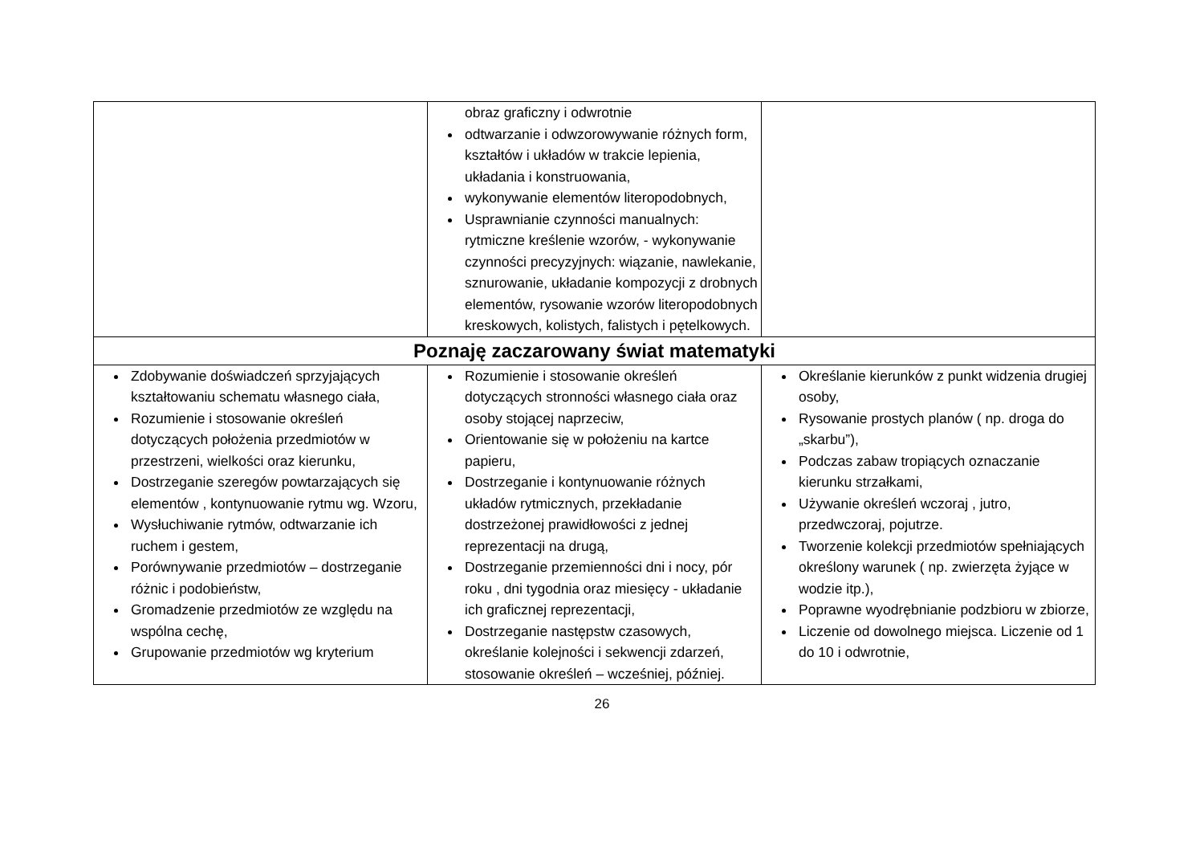| | obraz graficzny i odwrotnie odtwarzanie i odwzorowywanie różnych form, kształtów i układów w trakcie lepienia, układania i konstruowania, wykonywanie elementów literopodobnych, Usprawnianie czynności manualnych: rytmiczne kreślenie wzorów, - wykonywanie czynności precyzyjnych: wiązanie, nawlekanie, sznurowanie, układanie kompozycji z drobnych elementów, rysowanie wzorów literopodobnych kreskowych, kolistych, falistych i pętelkowych. | |
| Poznaję zaczarowany świat matematyki | | |
| Zdobywanie doświadczeń sprzyjających kształtowaniu schematu własnego ciała, Rozumienie i stosowanie określeń dotyczących położenia przedmiotów w przestrzeni, wielkości oraz kierunku, Dostrzeganie szeregów powtarzających się elementów , kontynuowanie rytmu wg. Wzoru, Wysłuchiwanie rytmów, odtwarzanie ich ruchem i gestem, Porównywanie przedmiotów – dostrzeganie różnic i podobieństw, Gromadzenie przedmiotów ze względu na wspólna cechę, Grupowanie przedmiotów wg kryterium | Rozumienie i stosowanie określeń dotyczących stronności własnego ciała oraz osoby stojącej naprzeciw, Orientowanie się w położeniu na kartce papieru, Dostrzeganie i kontynuowanie różnych układów rytmicznych, przekładanie dostrzeżonej prawidłowości z jednej reprezentacji na drugą, Dostrzeganie przemienności dni i nocy, pór roku , dni tygodnia oraz miesięcy - układanie ich graficznej reprezentacji, Dostrzeganie następstw czasowych, określanie kolejności i sekwencji zdarzeń, stosowanie określeń – wcześniej, później. | Określanie kierunków z punkt widzenia drugiej osoby, Rysowanie prostych planów ( np. droga do „skarbu”), Podczas zabaw tropiących oznaczanie kierunku strzałkami, Używanie określeń wczoraj , jutro, przedwczoraj, pojutrze. Tworzenie kolekcji przedmiotów spełniających określony warunek ( np. zwierzęta żyjące w wodzie itp.), Poprawne wyodrębnianie podzbioru w zbiorze, Liczenie od dowolnego miejsca. Liczenie od 1 do 10 i odwrotnie, |
26